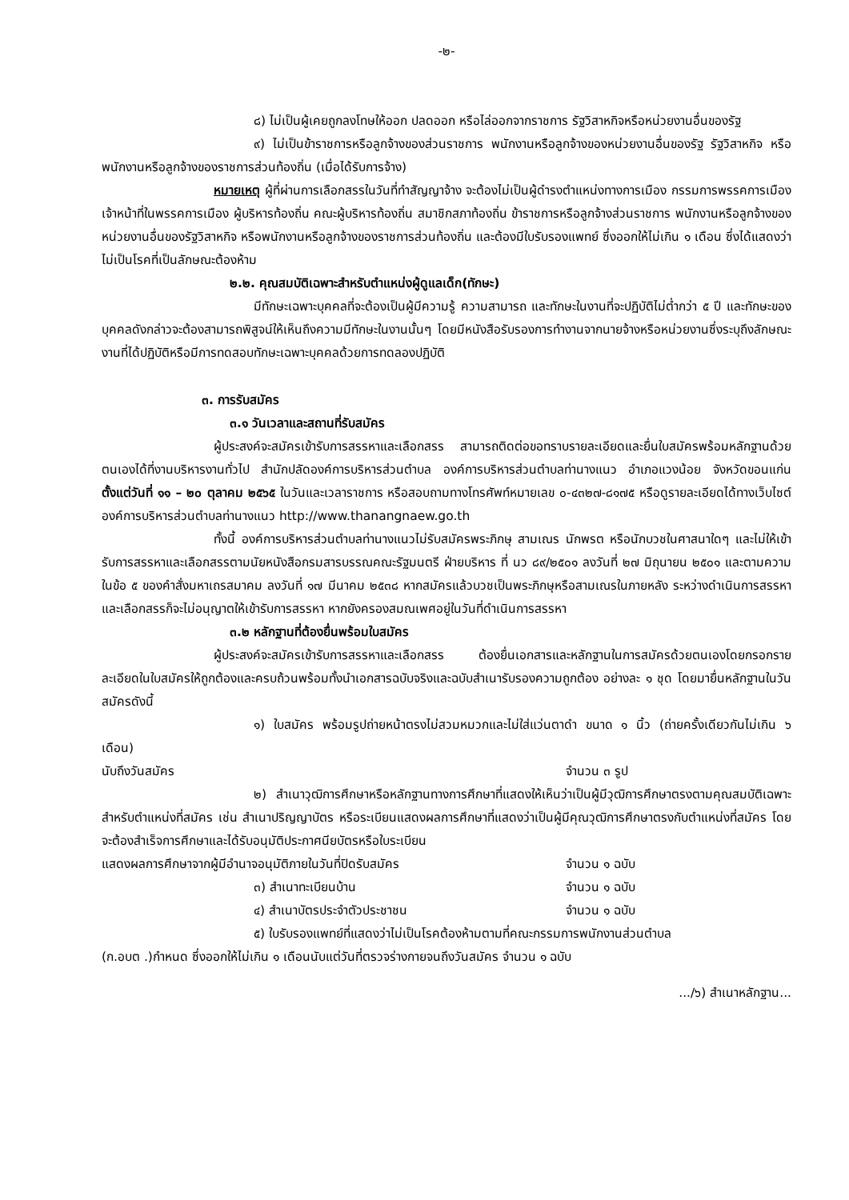-๒-
๘) ไม่เป็นผู้เคยถูกลงโทษให้ออก ปลดออก หรือไล่ออกจากราชการ รัฐวิสาหกิจหรือหน่วยงานอื่นของรัฐ
๙) ไม่เป็นข้าราชการหรือลูกจ้างของส่วนราชการ พนักงานหรือลูกจ้างของหน่วยงานอื่นของรัฐ รัฐวิสาหกิจ หรือพนักงานหรือลูกจ้างของราชการส่วนท้องถิ่น (เมื่อได้รับการจ้าง)
หมายเหตุ ผู้ที่ผ่านการเลือกสรรในวันที่ทำสัญญาจ้าง จะต้องไม่เป็นผู้ดำรงตำแหน่งทางการเมือง กรรมการพรรคการเมือง เจ้าหน้าที่ในพรรคการเมือง ผู้บริหารท้องถิ่น คณะผู้บริหารท้องถิ่น สมาชิกสภาท้องถิ่น ข้าราชการหรือลูกจ้างส่วนราชการ พนักงานหรือลูกจ้างของหน่วยงานอื่นของรัฐวิสาหกิจ หรือพนักงานหรือลูกจ้างของราชการส่วนท้องถิ่น และต้องมีใบรับรองแพทย์ ซึ่งออกให้ไม่เกิน ๑ เดือน ซึ่งได้แสดงว่าไม่เป็นโรคที่เป็นลักษณะต้องห้าม
๒.๒. คุณสมบัติเฉพาะสำหรับตำแหน่งผู้ดูแลเด็ก(ทักษะ)
มีทักษะเฉพาะบุคคลที่จะต้องเป็นผู้มีความรู้ ความสามารถ และทักษะในงานที่จะปฏิบัติไม่ต่ำกว่า ๕ ปี และทักษะของบุคคลดังกล่าวจะต้องสามารถพิสูจน์ให้เห็นถึงความมีทักษะในงานนั้นๆ โดยมีหนังสือรับรองการทำงานจากนายจ้างหรือหน่วยงานซึ่งระบุถึงลักษณะงานที่ได้ปฏิบัติหรือมีการทดสอบทักษะเฉพาะบุคคลด้วยการทดลองปฏิบัติ
๓. การรับสมัคร
๓.๑ วันเวลาและสถานที่รับสมัคร
ผู้ประสงค์จะสมัครเข้ารับการสรรหาและเลือกสรร สามารถติดต่อขอทราบรายละเอียดและยื่นใบสมัครพร้อมหลักฐานด้วยตนเองได้ที่งานบริหารงานทั่วไป สำนักปลัดองค์การบริหารส่วนตำบล องค์การบริหารส่วนตำบลท่านางแนว อำเภอแวงน้อย จังหวัดขอนแก่น ตั้งแต่วันที่ ๑๑ – ๒๐ ตุลาคม ๒๕๖๕ ในวันและเวลาราชการ หรือสอบถามทางโทรศัพท์หมายเลข ๐-๔๓๒๗-๘๑๗๕ หรือดูรายละเอียดได้ทางเว็บไซต์องค์การบริหารส่วนตำบลท่านางแนว http://www.thanangnaew.go.th
ทั้งนี้ องค์การบริหารส่วนตำบลท่านางแนวไม่รับสมัครพระภิกษุ สามเณร นักพรต หรือนักบวชในศาสนาใดๆ และไม่ให้เข้ารับการสรรหาและเลือกสรรตามนัยหนังสือกรมสารบรรณคณะรัฐมนตรี ฝ่ายบริหาร ที่ นว ๘๙/๒๕๐๑ ลงวันที่ ๒๗ มิถุนายน ๒๕๐๑ และตามความในข้อ ๕ ของคำสั่งมหาเถรสมาคม ลงวันที่ ๑๗ มีนาคม ๒๕๓๘ หากสมัครแล้วบวชเป็นพระภิกษุหรือสามเณรในภายหลัง ระหว่างดำเนินการสรรหาและเลือกสรรก็จะไม่อนุญาตให้เข้ารับการสรรหา หากยังครองสมณเพศอยู่ในวันที่ดำเนินการสรรหา
๓.๒ หลักฐานที่ต้องยื่นพร้อมใบสมัคร
ผู้ประสงค์จะสมัครเข้ารับการสรรหาและเลือกสรร ต้องยื่นเอกสารและหลักฐานในการสมัครด้วยตนเองโดยกรอกรายละเอียดในใบสมัครให้ถูกต้องและครบถ้วนพร้อมทั้งนำเอกสารฉบับจริงและฉบับสำเนารับรองความถูกต้อง อย่างละ ๑ ชุด โดยมายื่นหลักฐานในวันสมัครดังนี้
๑) ใบสมัคร พร้อมรูปถ่ายหน้าตรงไม่สวมหมวกและไม่ใส่แว่นตาดำ ขนาด ๑ นิ้ว (ถ่ายครั้งเดียวกันไม่เกิน ๖ เดือน)
นับถึงวันสมัคร จำนวน ๓ รูป
๒) สำเนาวุฒิการศึกษาหรือหลักฐานทางการศึกษาที่แสดงให้เห็นว่าเป็นผู้มีวุฒิการศึกษาตรงตามคุณสมบัติเฉพาะสำหรับตำแหน่งที่สมัคร เช่น สำเนาปริญญาบัตร หรือระเบียนแสดงผลการศึกษาที่แสดงว่าเป็นผู้มีคุณวุฒิการศึกษาตรงกับตำแหน่งที่สมัคร โดยจะต้องสำเร็จการศึกษาและได้รับอนุมัติประกาศนียบัตรหรือใบระเบียน
แสดงผลการศึกษาจากผู้มีอำนาจอนุมัติภายในวันที่ปิดรับสมัคร จำนวน ๑ ฉบับ
๓) สำเนาทะเบียนบ้าน จำนวน ๑ ฉบับ
๔) สำเนาบัตรประจำตัวประชาชน จำนวน ๑ ฉบับ
๕) ใบรับรองแพทย์ที่แสดงว่าไม่เป็นโรคต้องห้ามตามที่คณะกรรมการพนักงานส่วนตำบล
(ก.อบต .)กำหนด ซึ่งออกให้ไม่เกิน ๑ เดือนนับแต่วันที่ตรวจร่างกายจนถึงวันสมัคร จำนวน ๑ ฉบับ
.../๖) สำเนาหลักฐาน...